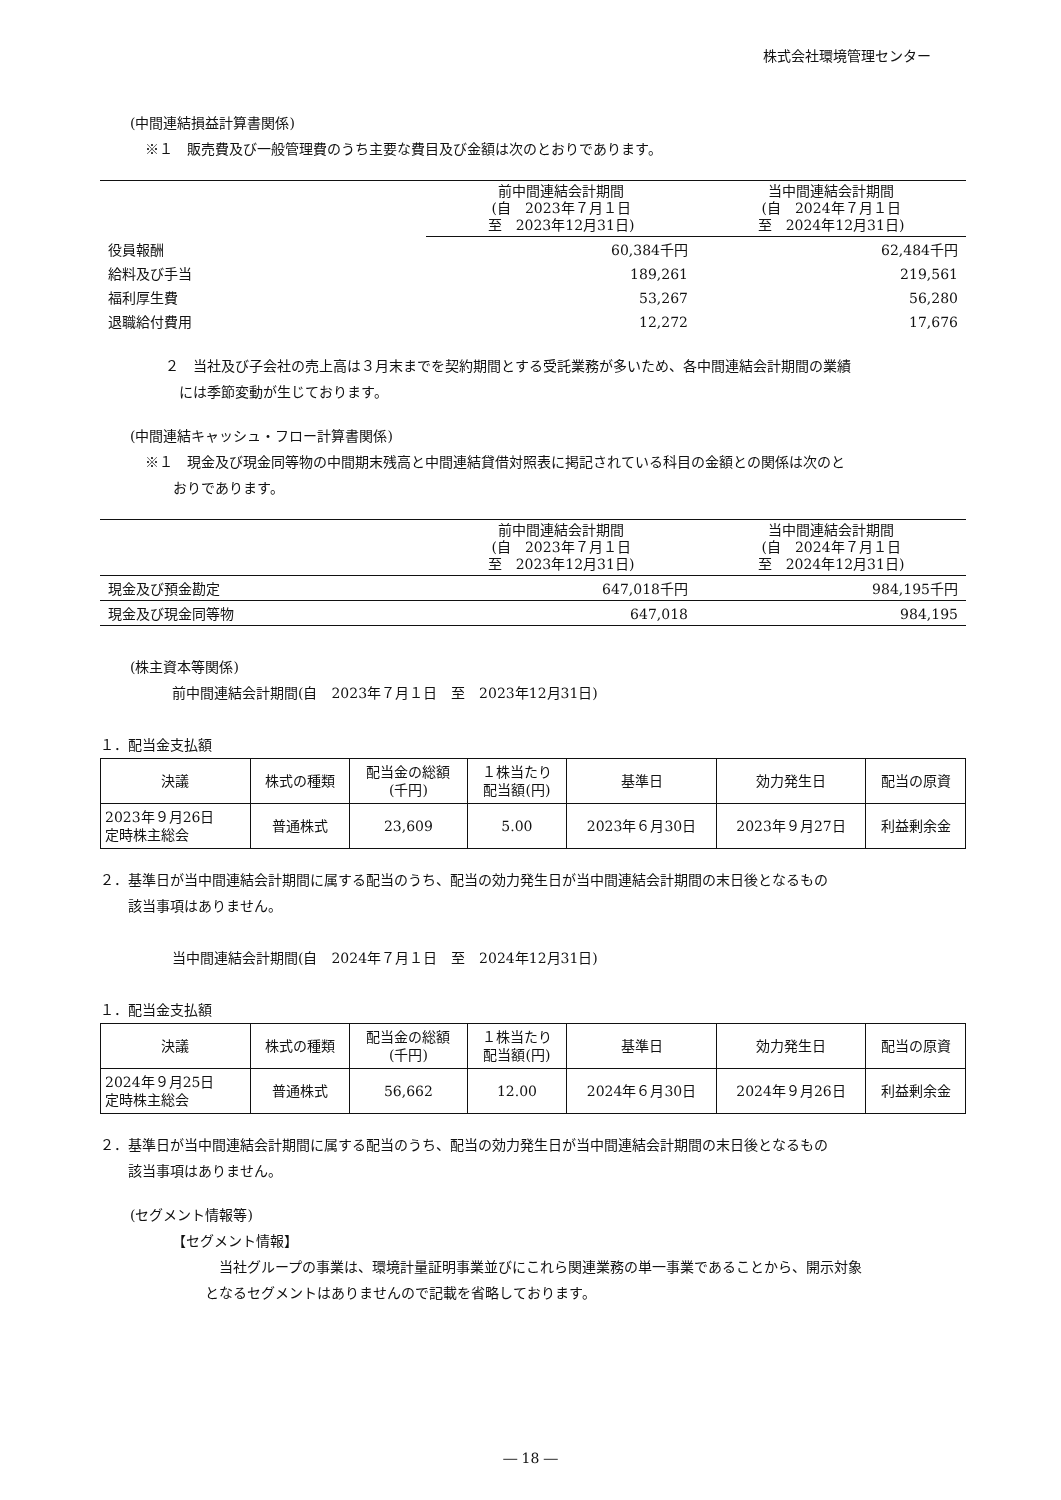株式会社環境管理センター
(中間連結損益計算書関係)
※１　販売費及び一般管理費のうち主要な費目及び金額は次のとおりであります。
| | 前中間連結会計期間 (自 2023年７月１日 至 2023年12月31日) | 当中間連結会計期間 (自 2024年７月１日 至 2024年12月31日) |
| --- | --- | --- |
| 役員報酬 | 60,384千円 | 62,484千円 |
| 給料及び手当 | 189,261 | 219,561 |
| 福利厚生費 | 53,267 | 56,280 |
| 退職給付費用 | 12,272 | 17,676 |
２　当社及び子会社の売上高は３月末までを契約期間とする受託業務が多いため、各中間連結会計期間の業績
　には季節変動が生じております。
(中間連結キャッシュ・フロー計算書関係)
※１　現金及び現金同等物の中間期末残高と中間連結貸借対照表に掲記されている科目の金額との関係は次のと
　　おりであります。
| | 前中間連結会計期間 (自 2023年７月１日 至 2023年12月31日) | 当中間連結会計期間 (自 2024年７月１日 至 2024年12月31日) |
| --- | --- | --- |
| 現金及び預金勘定 | 647,018千円 | 984,195千円 |
| 現金及び現金同等物 | 647,018 | 984,195 |
(株主資本等関係)
前中間連結会計期間(自　2023年７月１日　至　2023年12月31日)
１．配当金支払額
| 決議 | 株式の種類 | 配当金の総額 (千円) | １株当たり 配当額(円) | 基準日 | 効力発生日 | 配当の原資 |
| --- | --- | --- | --- | --- | --- | --- |
| 2023年９月26日 定時株主総会 | 普通株式 | 23,609 | 5.00 | 2023年６月30日 | 2023年９月27日 | 利益剰余金 |
２．基準日が当中間連結会計期間に属する配当のうち、配当の効力発生日が当中間連結会計期間の末日後となるもの
　　該当事項はありません。
当中間連結会計期間(自　2024年７月１日　至　2024年12月31日)
１．配当金支払額
| 決議 | 株式の種類 | 配当金の総額 (千円) | １株当たり 配当額(円) | 基準日 | 効力発生日 | 配当の原資 |
| --- | --- | --- | --- | --- | --- | --- |
| 2024年９月25日 定時株主総会 | 普通株式 | 56,662 | 12.00 | 2024年６月30日 | 2024年９月26日 | 利益剰余金 |
２．基準日が当中間連結会計期間に属する配当のうち、配当の効力発生日が当中間連結会計期間の末日後となるもの
　　該当事項はありません。
(セグメント情報等)
【セグメント情報】
　当社グループの事業は、環境計量証明事業並びにこれら関連業務の単一事業であることから、開示対象
となるセグメントはありませんので記載を省略しております。
― 18 ―